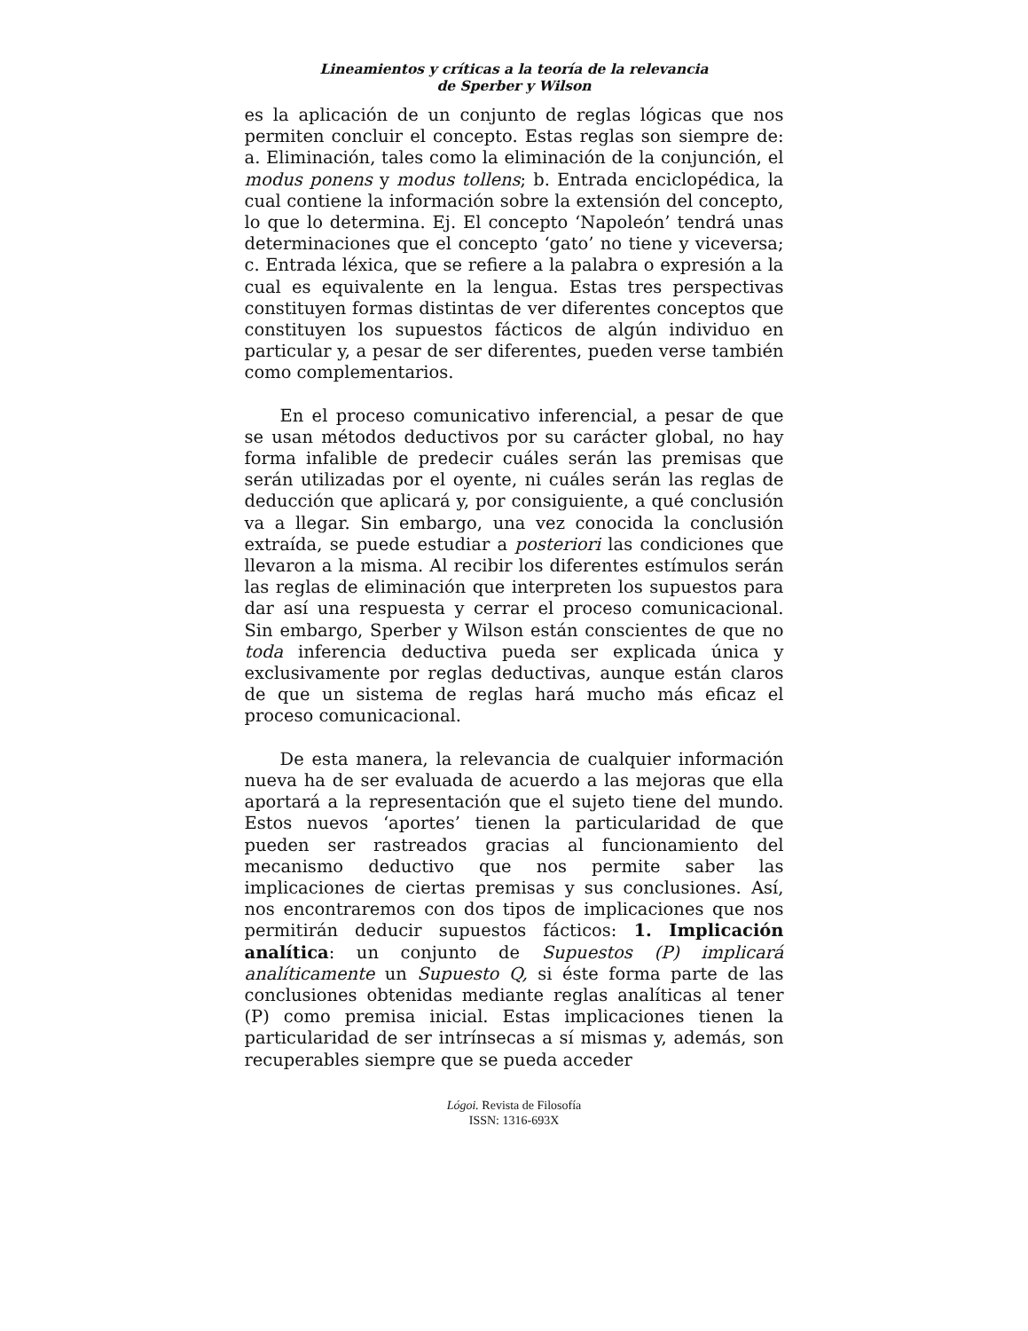Lineamientos y críticas a la teoría de la relevancia
de Sperber y Wilson
es la aplicación de un conjunto de reglas lógicas que nos permiten concluir el concepto. Estas reglas son siempre de: a. Eliminación, tales como la eliminación de la conjunción, el modus ponens y modus tollens; b. Entrada enciclopédica, la cual contiene la información sobre la extensión del concepto, lo que lo determina. Ej. El concepto ‘Napoleón’ tendrá unas determinaciones que el concepto ‘gato’ no tiene y viceversa; c. Entrada léxica, que se refiere a la palabra o expresión a la cual es equivalente en la lengua. Estas tres perspectivas constituyen formas distintas de ver diferentes conceptos que constituyen los supuestos fácticos de algún individuo en particular y, a pesar de ser diferentes, pueden verse también como complementarios.
En el proceso comunicativo inferencial, a pesar de que se usan métodos deductivos por su carácter global, no hay forma infalible de predecir cuáles serán las premisas que serán utilizadas por el oyente, ni cuáles serán las reglas de deducción que aplicará y, por consiguiente, a qué conclusión va a llegar. Sin embargo, una vez conocida la conclusión extraída, se puede estudiar a posteriori las condiciones que llevaron a la misma. Al recibir los diferentes estímulos serán las reglas de eliminación que interpreten los supuestos para dar así una respuesta y cerrar el proceso comunicacional. Sin embargo, Sperber y Wilson están conscientes de que no toda inferencia deductiva pueda ser explicada única y exclusivamente por reglas deductivas, aunque están claros de que un sistema de reglas hará mucho más eficaz el proceso comunicacional.
De esta manera, la relevancia de cualquier información nueva ha de ser evaluada de acuerdo a las mejoras que ella aportará a la representación que el sujeto tiene del mundo. Estos nuevos ‘aportes’ tienen la particularidad de que pueden ser rastreados gracias al funcionamiento del mecanismo deductivo que nos permite saber las implicaciones de ciertas premisas y sus conclusiones. Así, nos encontraremos con dos tipos de implicaciones que nos permitirán deducir supuestos fácticos: 1. Implicación analítica: un conjunto de Supuestos (P) implicará analíticamente un Supuesto Q, si éste forma parte de las conclusiones obtenidas mediante reglas analíticas al tener (P) como premisa inicial. Estas implicaciones tienen la particularidad de ser intrínsecas a sí mismas y, además, son recuperables siempre que se pueda acceder
Lógoi. Revista de Filosofía
ISSN: 1316-693X